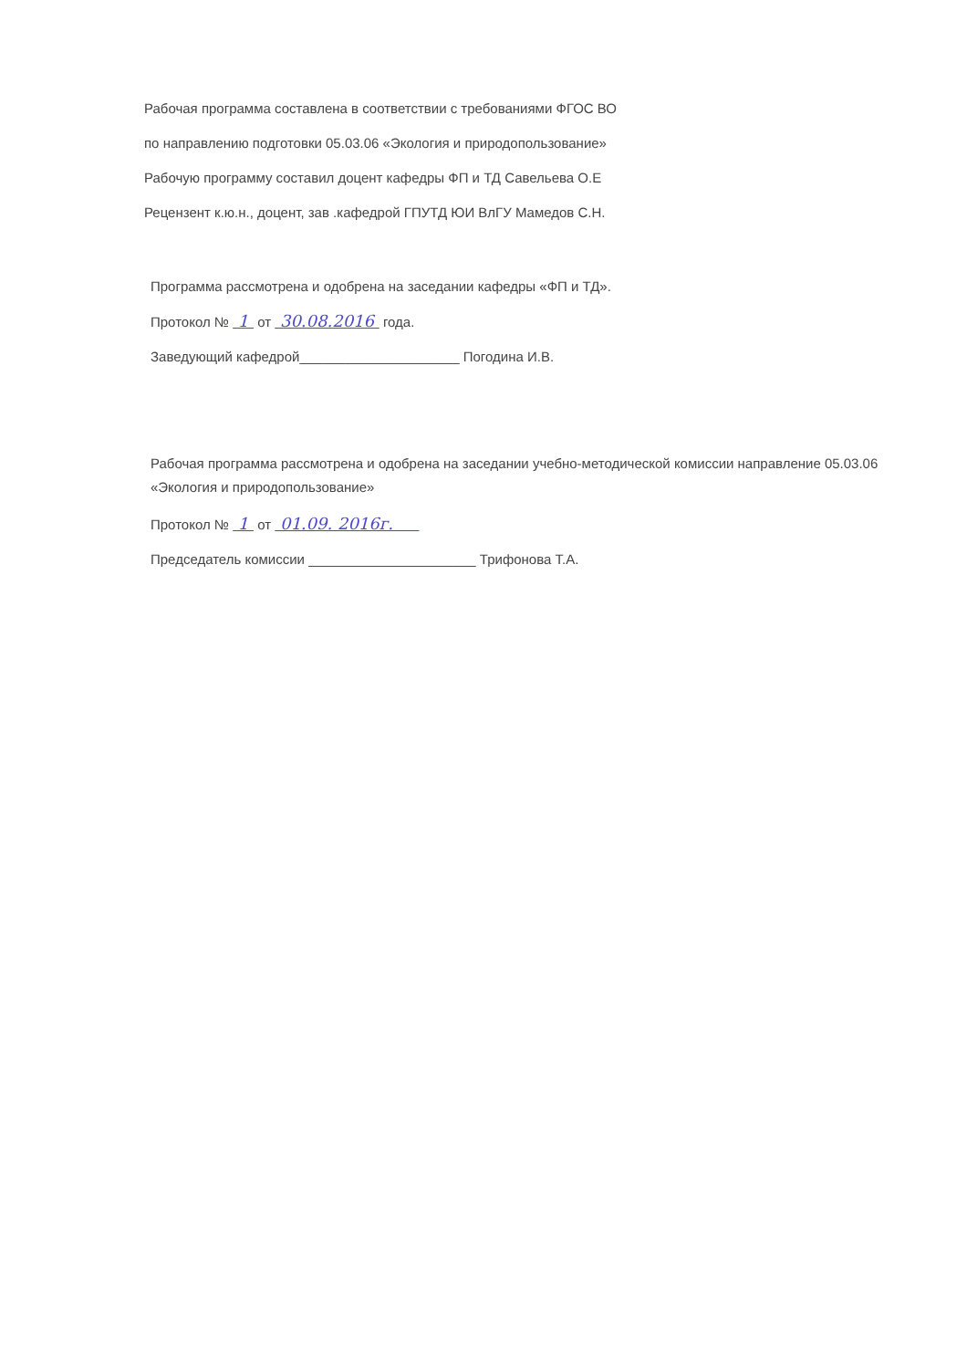Рабочая программа составлена в соответствии с требованиями ФГОС ВО
по направлению подготовки 05.03.06 «Экология и природопользование»
Рабочую программу составил доцент кафедры ФП и ТД Савельева О.Е
Рецензент к.ю.н., доцент, зав .кафедрой ГПУТД ЮИ ВлГУ Мамедов С.Н.
Программа рассмотрена и одобрена на заседании кафедры «ФП и ТД».
Протокол № 1 от 30.08.2016 года.
Заведующий кафедрой_____________________ Погодина И.В.
Рабочая программа рассмотрена и одобрена на заседании учебно-методической комиссии направление 05.03.06 «Экология и природопользование»
Протокол № 1 от 01.09. 2016г.
Председатель комиссии ______________________ Трифонова Т.А.